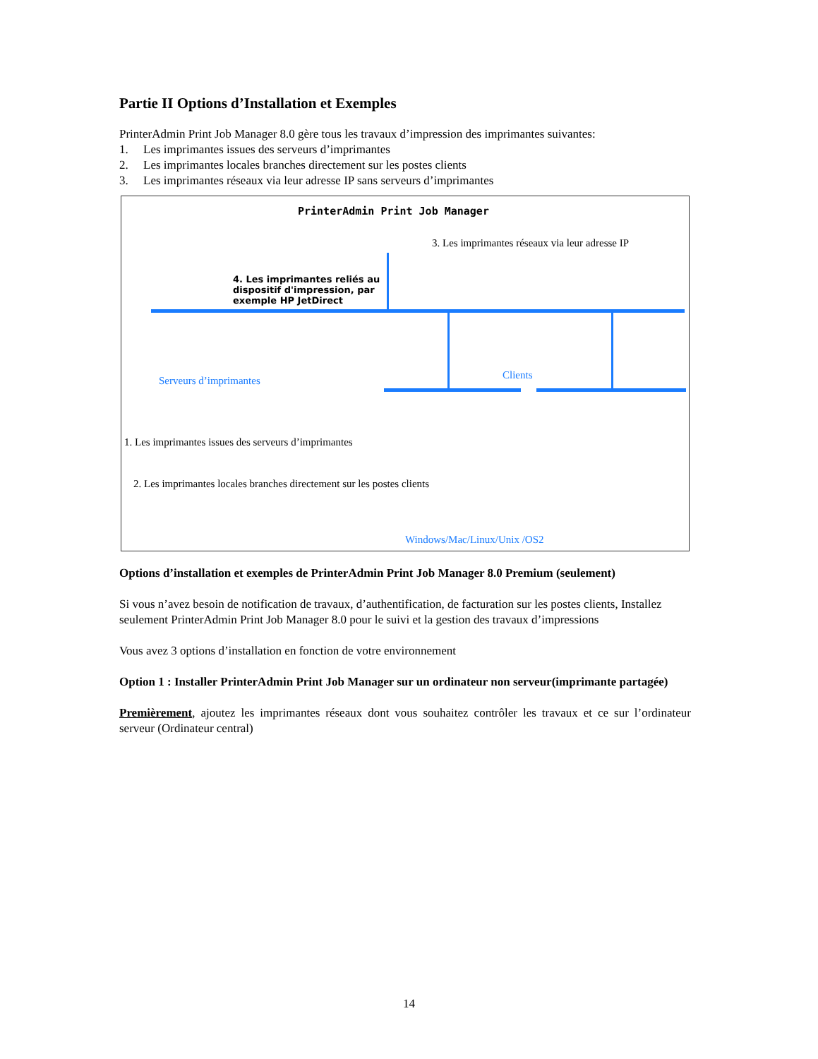Partie II Options d’Installation et Exemples
PrinterAdmin Print Job Manager 8.0 gère tous les travaux d’impression des imprimantes suivantes:
1. Les imprimantes issues des serveurs d’imprimantes
2. Les imprimantes locales branches directement sur les postes clients
3. Les imprimantes réseaux via leur adresse IP sans serveurs d’imprimantes
PrinterAdmin Print Job Manager
3. Les imprimantes réseaux via leur adresse IP
4. Les imprimantes reliés au
dispositif d'impression, par
exemple HP JetDirect
Clients
Serveurs d’imprimantes
1. Les imprimantes issues des serveurs d’imprimantes
2. Les imprimantes locales branches directement sur les postes clients
Windows/Mac/Linux/Unix /OS2
Options d’installation et exemples de PrinterAdmin Print Job Manager 8.0 Premium (seulement)
Si vous n’avez besoin de notification de travaux, d’authentification, de facturation sur les postes clients, Installez seulement PrinterAdmin Print Job Manager 8.0 pour le suivi et la gestion des travaux d’impressions
Vous avez 3 options d’installation en fonction de votre environnement
Option 1 : Installer PrinterAdmin Print Job Manager sur un ordinateur non serveur(imprimante partagée)
Premièrement, ajoutez les imprimantes réseaux dont vous souhaitez contrôler les travaux et ce sur l’ordinateur serveur (Ordinateur central)
14